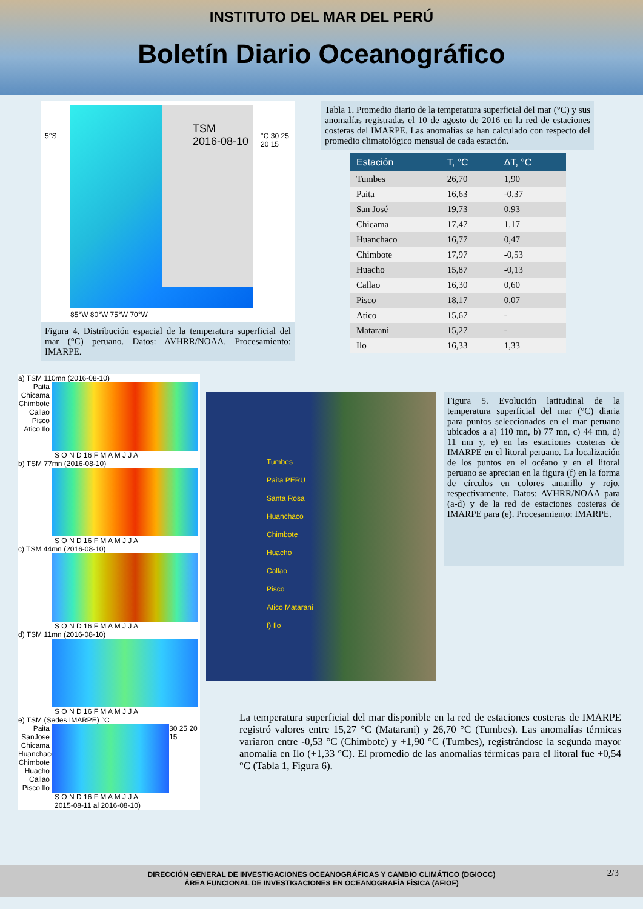INSTITUTO DEL MAR DEL PERÚ
Boletín Diario Oceanográfico
TSM
2016-08-10
5°S °C 30 25 20 15
85°W 80°W 75°W 70°W
Figura 4. Distribución espacial de la temperatura superficial del mar (°C) peruano. Datos: AVHRR/NOAA. Procesamiento: IMARPE.
Tabla 1. Promedio diario de la temperatura superficial del mar (°C) y sus anomalías registradas el 10 de agosto de 2016 en la red de estaciones costeras del IMARPE. Las anomalías se han calculado con respecto del promedio climatológico mensual de cada estación.
| Estación | T, °C | ΔT, °C |
| --- | --- | --- |
| Tumbes | 26,70 | 1,90 |
| Paita | 16,63 | -0,37 |
| San José | 19,73 | 0,93 |
| Chicama | 17,47 | 1,17 |
| Huanchaco | 16,77 | 0,47 |
| Chimbote | 17,97 | -0,53 |
| Huacho | 15,87 | -0,13 |
| Callao | 16,30 | 0,60 |
| Pisco | 18,17 | 0,07 |
| Atico | 15,67 | - |
| Matarani | 15,27 | - |
| Ilo | 16,33 | 1,33 |
a) TSM 110mn (2016-08-10)
Paita Chicama Chimbote Callao Pisco Atico Ilo
S O N D 16 F M A M J J A
b) TSM 77mn (2016-08-10)
S O N D 16 F M A M J J A
c) TSM 44mn (2016-08-10)
S O N D 16 F M A M J J A
d) TSM 11mn (2016-08-10)
S O N D 16 F M A M J J A
e) TSM (Sedes IMARPE) °C
Paita SanJose Chicama Huanchaco Chimbote Huacho Callao Pisco Ilo
30 25 20 15
S O N D 16 F M A M J J A
2015-08-11 al 2016-08-10)
Tumbes
Paita PERU
Santa Rosa
Huanchaco
Chimbote
Huacho
Callao
Pisco
Atico Matarani
f) Ilo
Figura 5. Evolución latitudinal de la temperatura superficial del mar (°C) diaria para puntos seleccionados en el mar peruano ubicados a a) 110 mn, b) 77 mn, c) 44 mn, d) 11 mn y, e) en las estaciones costeras de IMARPE en el litoral peruano. La localización de los puntos en el océano y en el litoral peruano se aprecian en la figura (f) en la forma de círculos en colores amarillo y rojo, respectivamente. Datos: AVHRR/NOAA para (a-d) y de la red de estaciones costeras de IMARPE para (e). Procesamiento: IMARPE.
La temperatura superficial del mar disponible en la red de estaciones costeras de IMARPE registró valores entre 15,27 °C (Matarani) y 26,70 °C (Tumbes). Las anomalías térmicas variaron entre -0,53 °C (Chimbote) y +1,90 °C (Tumbes), registrándose la segunda mayor anomalía en Ilo (+1,33 °C). El promedio de las anomalías térmicas para el litoral fue +0,54 °C (Tabla 1, Figura 6).
DIRECCIÓN GENERAL DE INVESTIGACIONES OCEANOGRÁFICAS Y CAMBIO CLIMÁTICO (DGIOCC)
ÁREA FUNCIONAL DE INVESTIGACIONES EN OCEANOGRAFÍA FÍSICA (AFIOF) 2/3